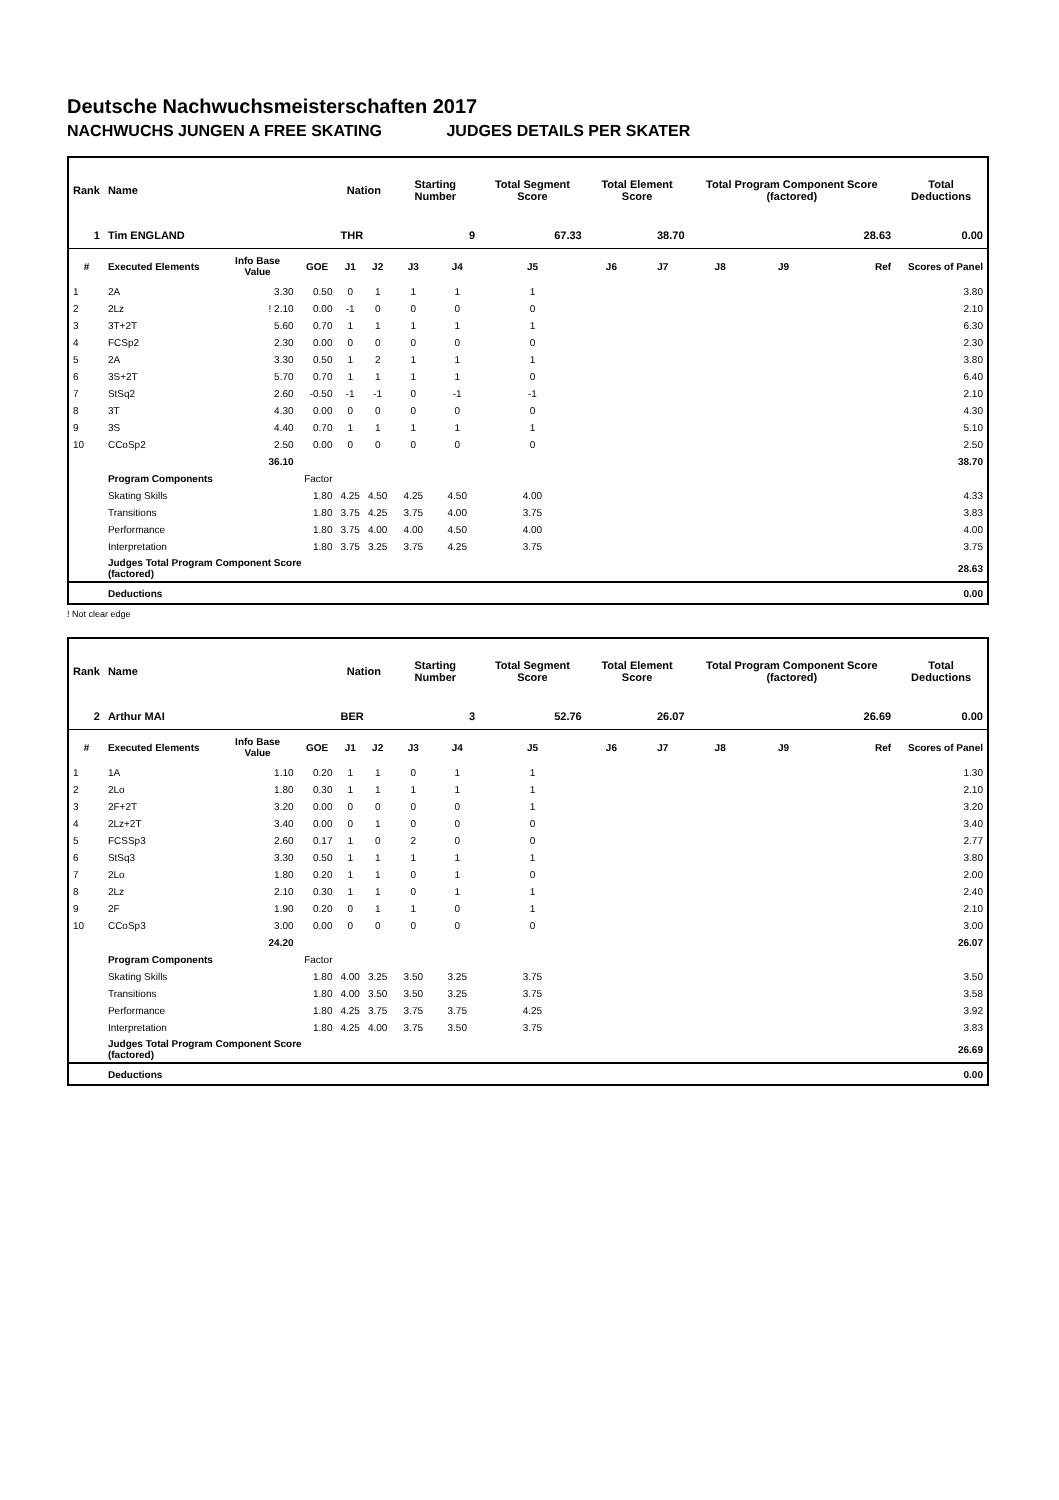Deutsche Nachwuchsmeisterschaften 2017
NACHWUCHS JUNGEN A FREE SKATING JUDGES DETAILS PER SKATER
| Rank | Name | | | Nation | | Starting Number | | Total Segment Score | Total Element Score | | Total Program Component Score (factored) | | | Total Deductions |
| --- | --- | --- | --- | --- | --- | --- | --- | --- | --- | --- | --- | --- | --- | --- |
| 1 | Tim ENGLAND | | | THR | | 9 | | 67.33 | 38.70 | | 28.63 | | | 0.00 |
| # | Executed Elements | Info Base Value | GOE | J1 | J2 | J3 | J4 | J5 | J6 | J7 | J8 | J9 | Ref | Scores of Panel |
| 1 | 2A | 3.30 | 0.50 | 0 | 1 | 1 | 1 | 1 | | | | | | 3.80 |
| 2 | 2Lz | ! 2.10 | 0.00 | -1 | 0 | 0 | 0 | 0 | | | | | | 2.10 |
| 3 | 3T+2T | 5.60 | 0.70 | 1 | 1 | 1 | 1 | 1 | | | | | | 6.30 |
| 4 | FCSp2 | 2.30 | 0.00 | 0 | 0 | 0 | 0 | 0 | | | | | | 2.30 |
| 5 | 2A | 3.30 | 0.50 | 1 | 2 | 1 | 1 | 1 | | | | | | 3.80 |
| 6 | 3S+2T | 5.70 | 0.70 | 1 | 1 | 1 | 1 | 0 | | | | | | 6.40 |
| 7 | StSq2 | 2.60 | -0.50 | -1 | -1 | 0 | -1 | -1 | | | | | | 2.10 |
| 8 | 3T | 4.30 | 0.00 | 0 | 0 | 0 | 0 | 0 | | | | | | 4.30 |
| 9 | 3S | 4.40 | 0.70 | 1 | 1 | 1 | 1 | 1 | | | | | | 5.10 |
| 10 | CCoSp2 | 2.50 | 0.00 | 0 | 0 | 0 | 0 | 0 | | | | | | 2.50 |
| | | 36.10 | | | | | | | | | | | | 38.70 |
| | Program Components | | Factor | | | | | | | | | | | |
| | Skating Skills | | 1.80 | 4.25 | 4.50 | 4.25 | 4.50 | 4.00 | | | | | | 4.33 |
| | Transitions | | 1.80 | 3.75 | 4.25 | 3.75 | 4.00 | 3.75 | | | | | | 3.83 |
| | Performance | | 1.80 | 3.75 | 4.00 | 4.00 | 4.50 | 4.00 | | | | | | 4.00 |
| | Interpretation | | 1.80 | 3.75 | 3.25 | 3.75 | 4.25 | 3.75 | | | | | | 3.75 |
| | Judges Total Program Component Score (factored) | | | | | | | | | | | | | 28.63 |
| | Deductions | | | | | | | | | | | | | 0.00 |
! Not clear edge
| Rank | Name | | | Nation | | Starting Number | | Total Segment Score | Total Element Score | | Total Program Component Score (factored) | | | Total Deductions |
| --- | --- | --- | --- | --- | --- | --- | --- | --- | --- | --- | --- | --- | --- | --- |
| 2 | Arthur MAI | | | BER | | 3 | | 52.76 | 26.07 | | 26.69 | | | 0.00 |
| # | Executed Elements | Info Base Value | GOE | J1 | J2 | J3 | J4 | J5 | J6 | J7 | J8 | J9 | Ref | Scores of Panel |
| 1 | 1A | 1.10 | 0.20 | 1 | 1 | 0 | 1 | 1 | | | | | | 1.30 |
| 2 | 2Lo | 1.80 | 0.30 | 1 | 1 | 1 | 1 | 1 | | | | | | 2.10 |
| 3 | 2F+2T | 3.20 | 0.00 | 0 | 0 | 0 | 0 | 1 | | | | | | 3.20 |
| 4 | 2Lz+2T | 3.40 | 0.00 | 0 | 1 | 0 | 0 | 0 | | | | | | 3.40 |
| 5 | FCSSp3 | 2.60 | 0.17 | 1 | 0 | 2 | 0 | 0 | | | | | | 2.77 |
| 6 | StSq3 | 3.30 | 0.50 | 1 | 1 | 1 | 1 | 1 | | | | | | 3.80 |
| 7 | 2Lo | 1.80 | 0.20 | 1 | 1 | 0 | 1 | 0 | | | | | | 2.00 |
| 8 | 2Lz | 2.10 | 0.30 | 1 | 1 | 0 | 1 | 1 | | | | | | 2.40 |
| 9 | 2F | 1.90 | 0.20 | 0 | 1 | 1 | 0 | 1 | | | | | | 2.10 |
| 10 | CCoSp3 | 3.00 | 0.00 | 0 | 0 | 0 | 0 | 0 | | | | | | 3.00 |
| | | 24.20 | | | | | | | | | | | | 26.07 |
| | Program Components | | Factor | | | | | | | | | | | |
| | Skating Skills | | 1.80 | 4.00 | 3.25 | 3.50 | 3.25 | 3.75 | | | | | | 3.50 |
| | Transitions | | 1.80 | 4.00 | 3.50 | 3.50 | 3.25 | 3.75 | | | | | | 3.58 |
| | Performance | | 1.80 | 4.25 | 3.75 | 3.75 | 3.75 | 4.25 | | | | | | 3.92 |
| | Interpretation | | 1.80 | 4.25 | 4.00 | 3.75 | 3.50 | 3.75 | | | | | | 3.83 |
| | Judges Total Program Component Score (factored) | | | | | | | | | | | | | 26.69 |
| | Deductions | | | | | | | | | | | | | 0.00 |